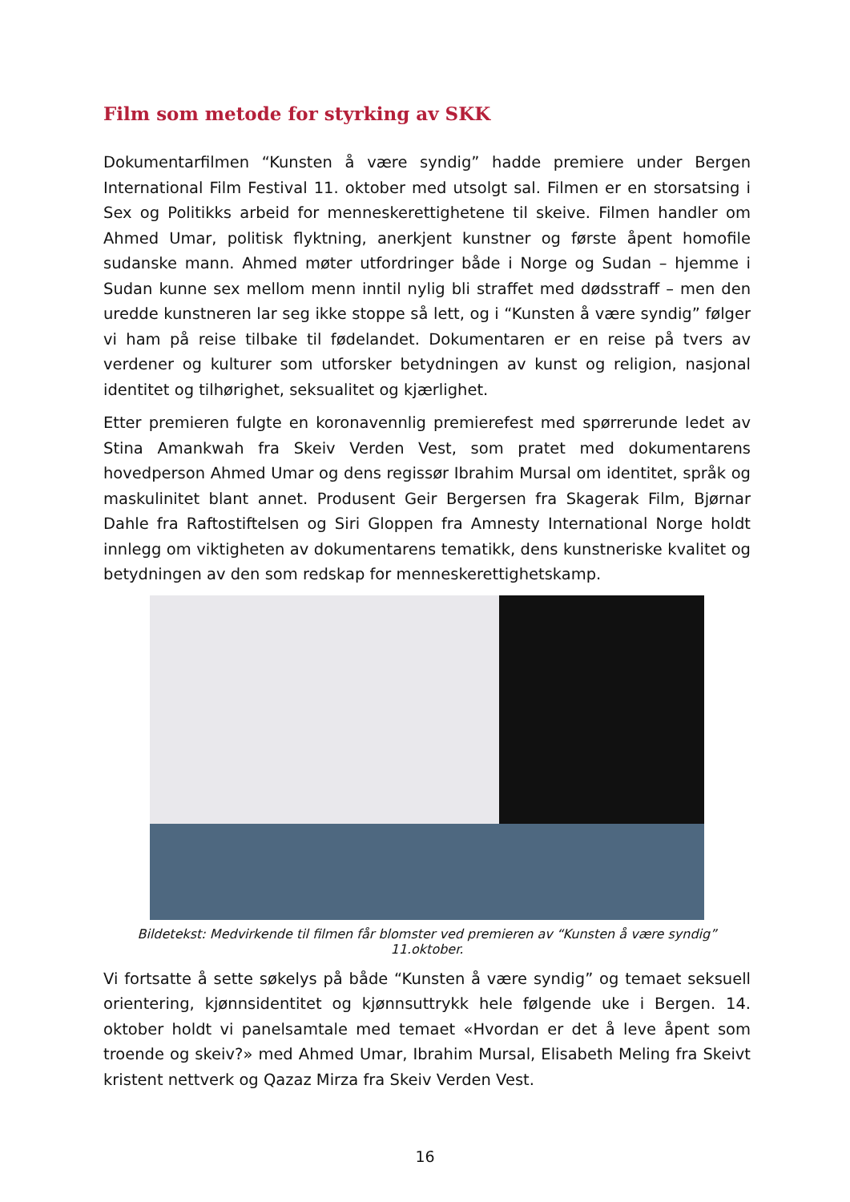Film som metode for styrking av SKK
Dokumentarfilmen “Kunsten å være syndig” hadde premiere under Bergen International Film Festival 11. oktober med utsolgt sal. Filmen er en storsatsing i Sex og Politikks arbeid for menneskerettighetene til skeive. Filmen handler om Ahmed Umar, politisk flyktning, anerkjent kunstner og første åpent homofile sudanske mann. Ahmed møter utfordringer både i Norge og Sudan – hjemme i Sudan kunne sex mellom menn inntil nylig bli straffet med dødsstraff – men den uredde kunstneren lar seg ikke stoppe så lett, og i “Kunsten å være syndig” følger vi ham på reise tilbake til fødelandet. Dokumentaren er en reise på tvers av verdener og kulturer som utforsker betydningen av kunst og religion, nasjonal identitet og tilhørighet, seksualitet og kjærlighet.
Etter premieren fulgte en koronavennlig premierefest med spørrerunde ledet av Stina Amankwah fra Skeiv Verden Vest, som pratet med dokumentarens hovedperson Ahmed Umar og dens regissør Ibrahim Mursal om identitet, språk og maskulinitet blant annet. Produsent Geir Bergersen fra Skagerak Film, Bjørnar Dahle fra Raftostiftelsen og Siri Gloppen fra Amnesty International Norge holdt innlegg om viktigheten av dokumentarens tematikk, dens kunstneriske kvalitet og betydningen av den som redskap for menneskerettighetskamp.
Bildetekst: Medvirkende til filmen får blomster ved premieren av “Kunsten å være syndig” 11.oktober.
Vi fortsatte å sette søkelys på både “Kunsten å være syndig” og temaet seksuell orientering, kjønnsidentitet og kjønnsuttrykk hele følgende uke i Bergen. 14. oktober holdt vi panelsamtale med temaet «Hvordan er det å leve åpent som troende og skeiv?» med Ahmed Umar, Ibrahim Mursal, Elisabeth Meling fra Skeivt kristent nettverk og Qazaz Mirza fra Skeiv Verden Vest.
16